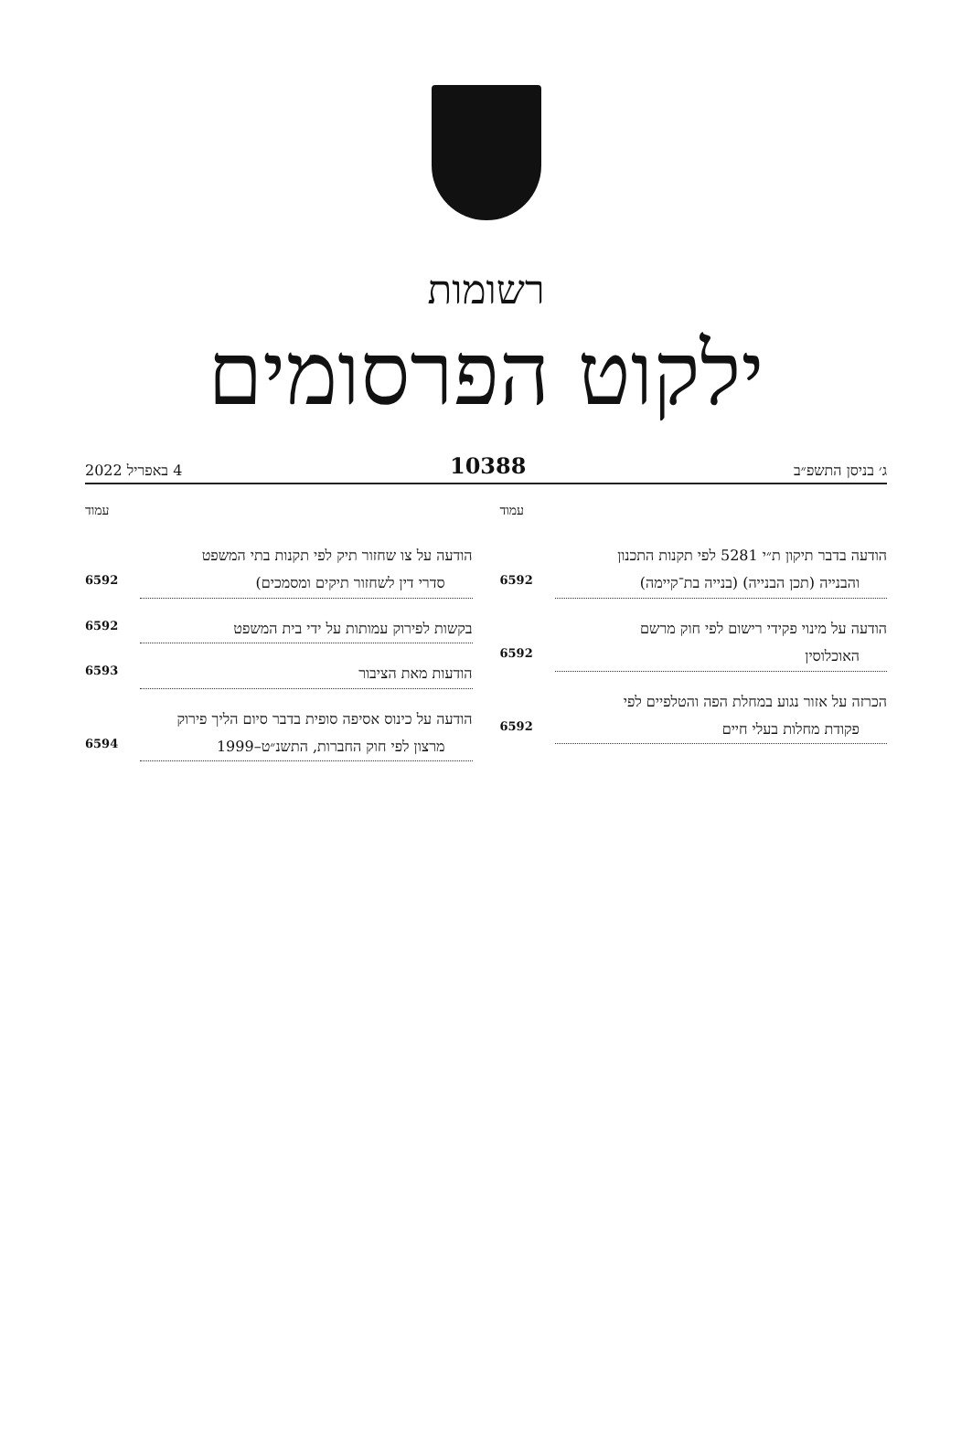רשומות
ילקוט הפרסומים
ג׳ בניסן התשפ״ב 10388 4 באפריל 2022
עמוד
הודעה בדבר תיקון ת״י 5281 לפי תקנות התכנון
והבנייה (תכן הבנייה) (בנייה בת־קיימה) 6592
הודעה על מינוי פקידי רישום לפי חוק מרשם
האוכלוסין 6592
הכרזה על אזור נגוע במחלת הפה והטלפיים לפי
פקודת מחלות בעלי חיים 6592
עמוד
הודעה על צו שחזור תיק לפי תקנות בתי המשפט
סדרי דין לשחזור תיקים ומסמכים) 6592
בקשות לפירוק עמותות על ידי בית המשפט 6592
הודעות מאת הציבור 6593
הודעה על כינוס אסיפה סופית בדבר סיום הליך פירוק
מרצון לפי חוק החברות, התשנ״ט–1999 6594